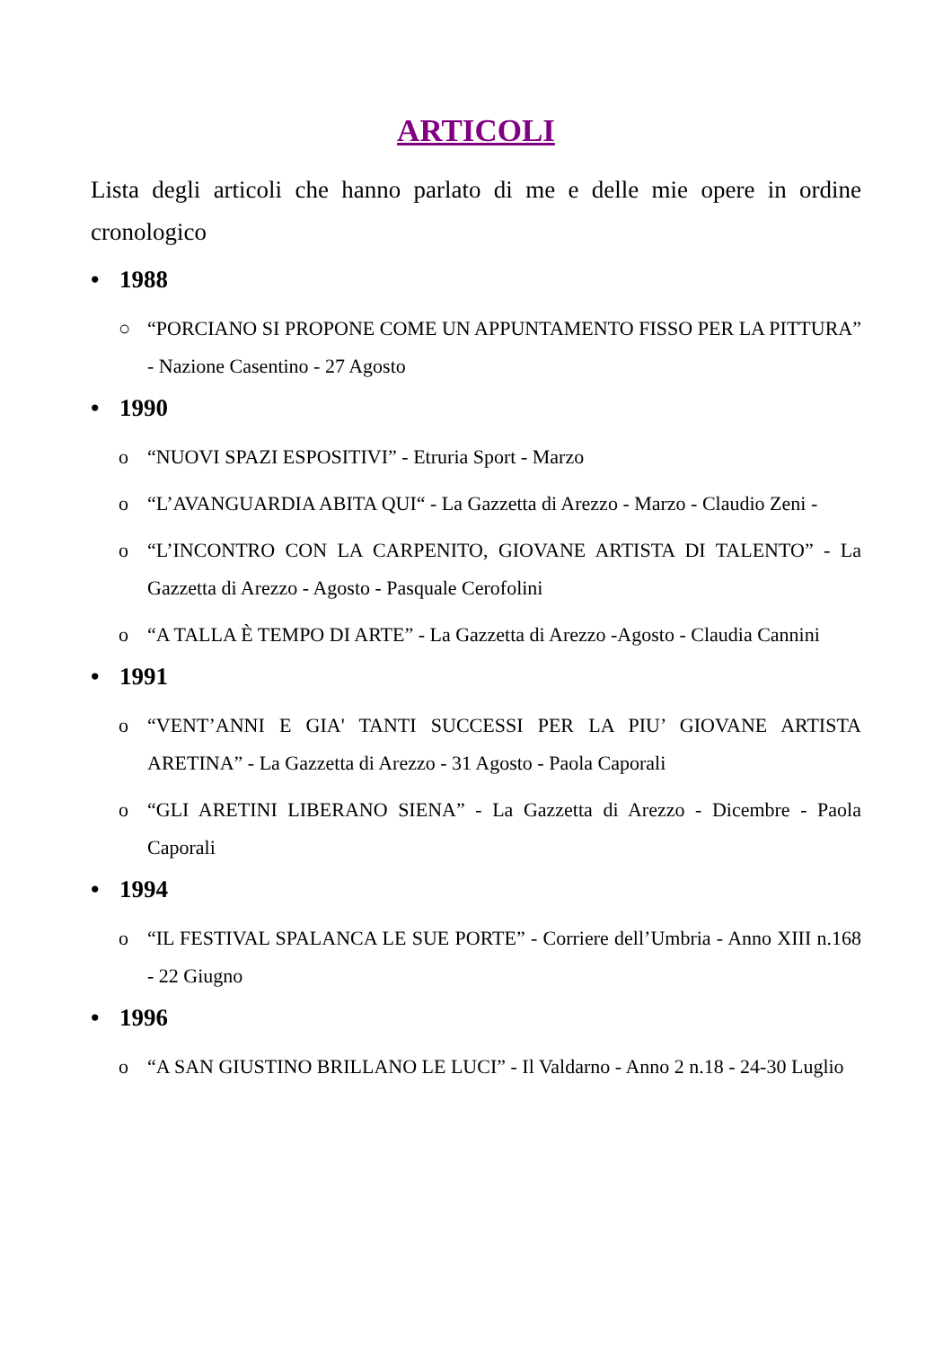ARTICOLI
Lista degli articoli che hanno parlato di me e delle mie opere in ordine cronologico
• 1988
○ “PORCIANO SI PROPONE COME UN APPUNTAMENTO FISSO PER LA PITTURA” - Nazione Casentino - 27 Agosto
• 1990
o “NUOVI SPAZI ESPOSITIVI” - Etruria Sport - Marzo
o “L’AVANGUARDIA ABITA QUI“ - La Gazzetta di Arezzo - Marzo - Claudio Zeni -
o “L’INCONTRO CON LA CARPENITO, GIOVANE ARTISTA DI TALENTO” - La Gazzetta di Arezzo - Agosto - Pasquale Cerofolini
o “A TALLA È TEMPO DI ARTE” - La Gazzetta di Arezzo -Agosto - Claudia Cannini
• 1991
o “VENT’ANNI E GIA' TANTI SUCCESSI PER LA PIU’ GIOVANE ARTISTA ARETINA” - La Gazzetta di Arezzo - 31 Agosto - Paola Caporali
o “GLI ARETINI LIBERANO SIENA” - La Gazzetta di Arezzo - Dicembre - Paola Caporali
• 1994
o “IL FESTIVAL SPALANCA LE SUE PORTE” - Corriere dell’Umbria - Anno XIII n.168 - 22 Giugno
• 1996
o “A SAN GIUSTINO BRILLANO LE LUCI” - Il Valdarno - Anno 2 n.18 - 24-30 Luglio